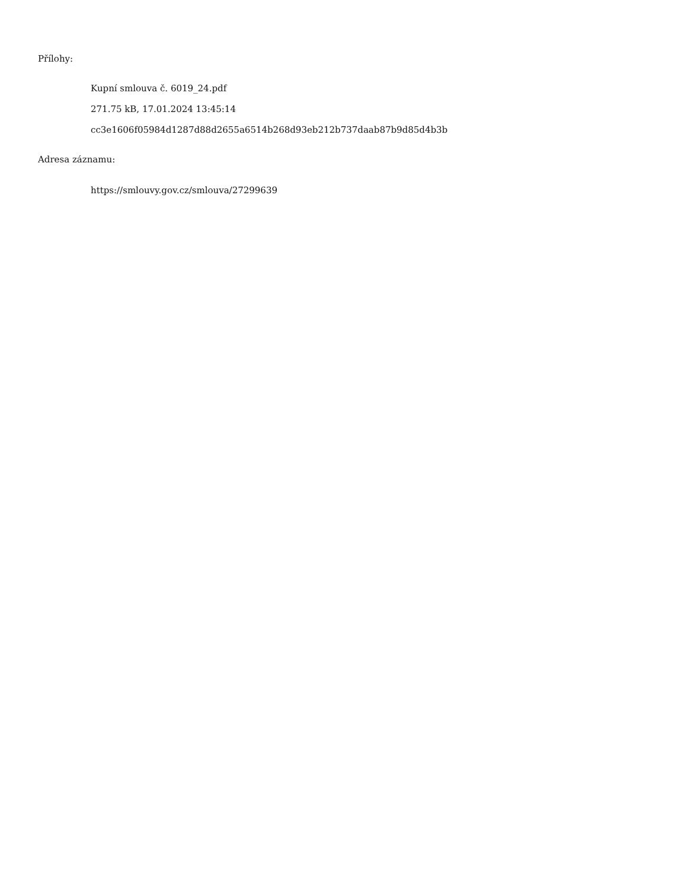Přílohy:
Kupní smlouva č. 6019_24.pdf
271.75 kB, 17.01.2024 13:45:14
cc3e1606f05984d1287d88d2655a6514b268d93eb212b737daab87b9d85d4b3b
Adresa záznamu:
https://smlouvy.gov.cz/smlouva/27299639